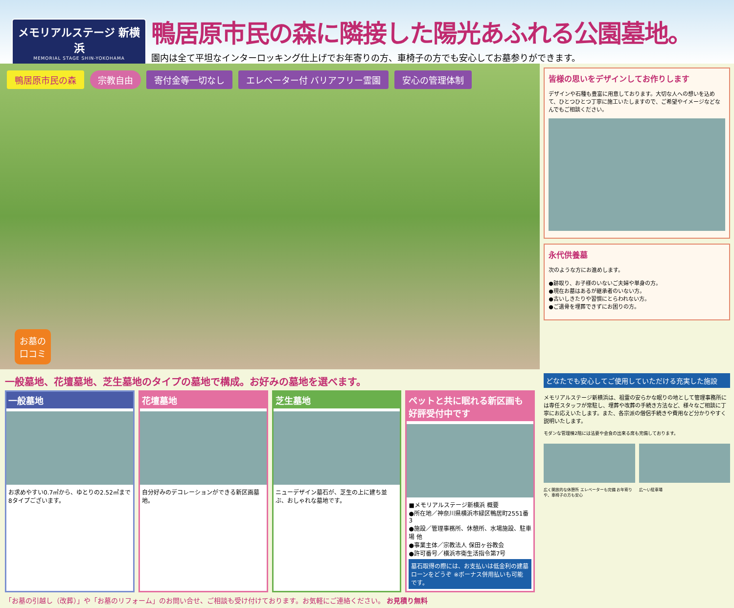メモリアルステージ 新横浜
MEMORIAL STAGE SHIN-YOKOHAMA
鴨居原市民の森に隣接した陽光あふれる公園墓地。
園内は全て平坦なインターロッキング仕上げでお年寄りの方、車椅子の方でも安心してお墓参りができます。
鴨居原市民の森 宗教自由 寄付金等一切なし エレベーター付 バリアフリー霊園 安心の管理体制
お墓の
口コミ
皆様の思いをデザインしてお作りします
デザインや石種も豊富に用意しております。大切な人への想いを込めて、ひとつひとつ丁寧に施工いたしますので、ご希望やイメージなどなんでもご相談ください。
永代供養墓
次のような方にお進めします。
●跡取り、お子様のいないご夫婦や単身の方。
●現在お墓はあるが継承者のいない方。
●古いしきたりや習慣にとらわれない方。
●ご遺骨を埋葬できずにお困りの方。
一般墓地、花壇墓地、芝生墓地のタイプの墓地で構成。お好みの墓地を選べます。
一般墓地
お求めやすい0.7㎡から、ゆとりの2.52㎡まで8タイプございます。
花壇墓地
自分好みのデコレーションができる新区画墓地。
芝生墓地
ニューデザイン墓石が、芝生の上に建ち並ぶ、おしゃれな墓地です。
ペットと共に眠れる新区画も好評受付中です
■メモリアルステージ新横浜 概要
●所在地／神奈川県横浜市緑区鴨居町2551番3
●施設／管理事務所、休憩所、水場施設、駐車場 他
●事業主体／宗教法人 保田ヶ谷教会
●許可番号／横浜市衛生活指令第7号
墓石取得の際には、お支払いは低金利の建墓ローンをどうぞ ※ボーナス併用払いも可能です。
「お墓の引越し（改葬）」や「お墓のリフォーム」のお問い合せ、ご相談も受け付けております。お気軽にご連絡ください。 お見積り無料
どなたでも安心してご使用していただける充実した施設
メモリアルステージ新横浜は、祖霊の安らかな眠りの地として管理事務所には専任スタッフが常駐し、埋葬や改葬の手続き方法など、様々なご相談に丁寧にお応えいたします。また、各宗派の僧侶手続きや費用など分かりやすく説明いたします。
モダンな管理棟2階には法要や会食の出来る席も完備しております。
広く開放的な休憩所 エレベーターも完備 お年寄りや、車椅子の方も安心
広〜い駐車場